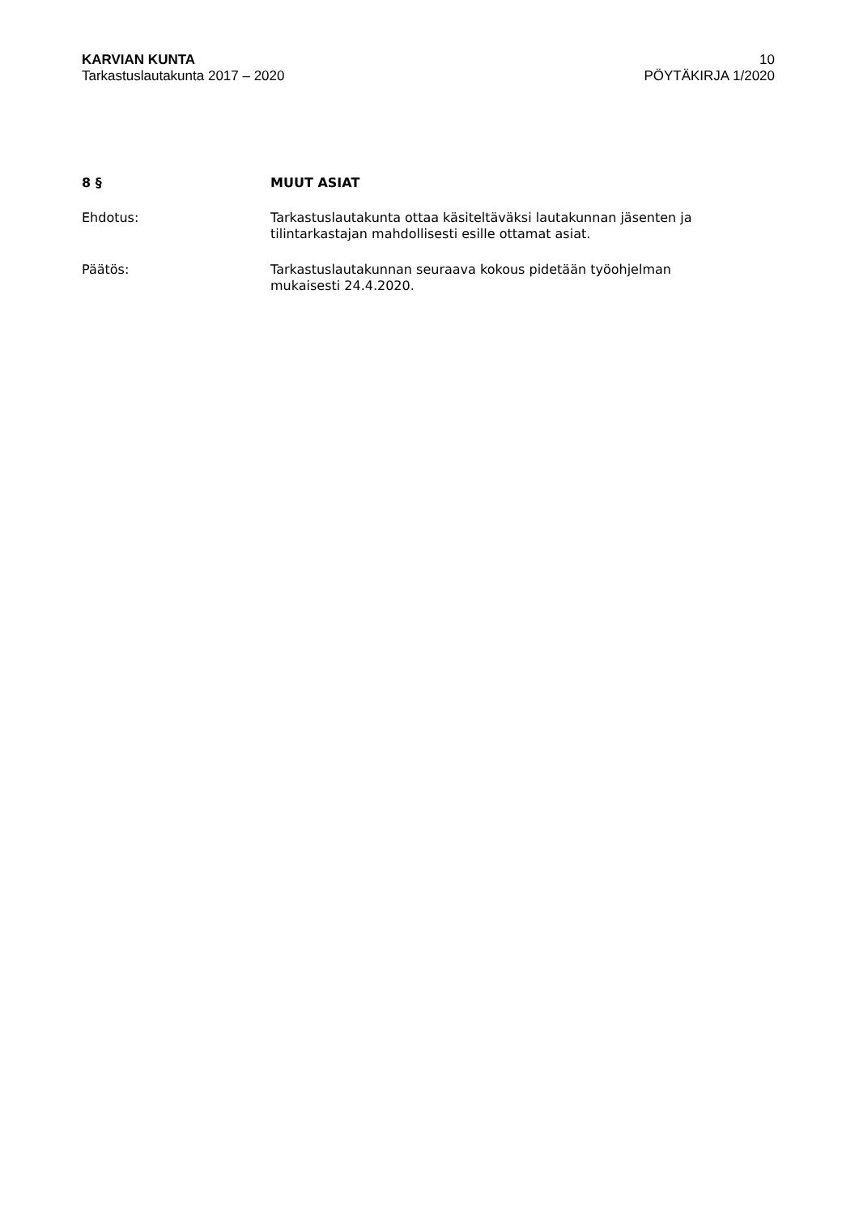KARVIAN KUNTA
Tarkastuslautakunta 2017 – 2020
10
PÖYTÄKIRJA 1/2020
8 § MUUT ASIAT
Ehdotus: Tarkastuslautakunta ottaa käsiteltäväksi lautakunnan jäsenten ja
tilintarkastajan mahdollisesti esille ottamat asiat.
Päätös: Tarkastuslautakunnan seuraava kokous pidetään työohjelman
mukaisesti 24.4.2020.